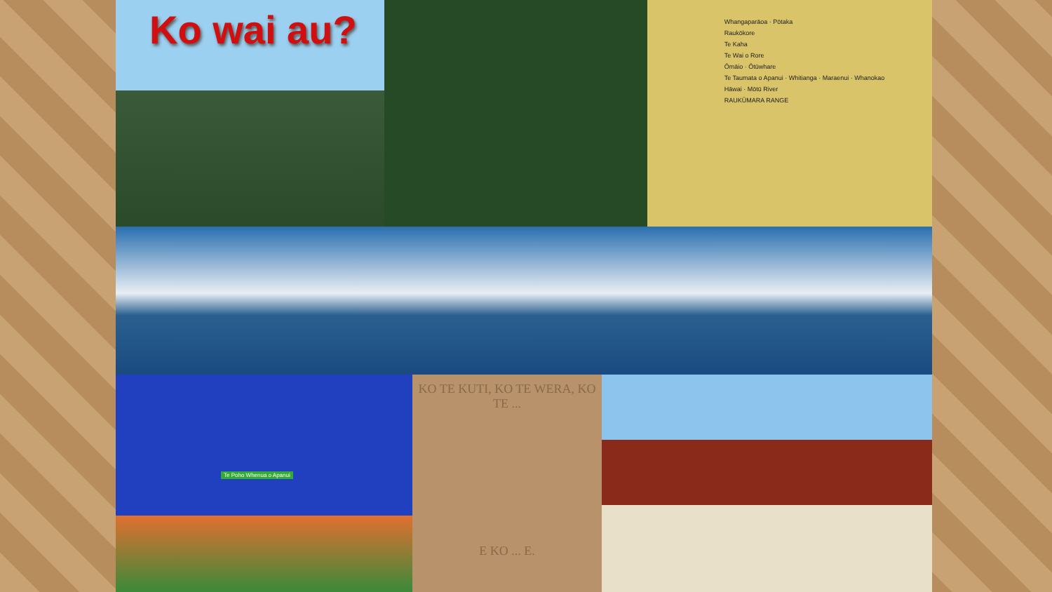Ko wai au?
Whangaparāoa · Pōtaka
Raukōkore
Te Kaha
Te Wai o Rore
Ōmāio · Ōtūwhare
Te Taumata o Apanui · Whitianga · Maraenui · Whanokao
Hāwai · Mōtū River
RAUKŪMARA RANGE
Te Poho Whenua o Apanui
KO TE KUTI, KO TE WERA, KO TE ...
E KO ... E.